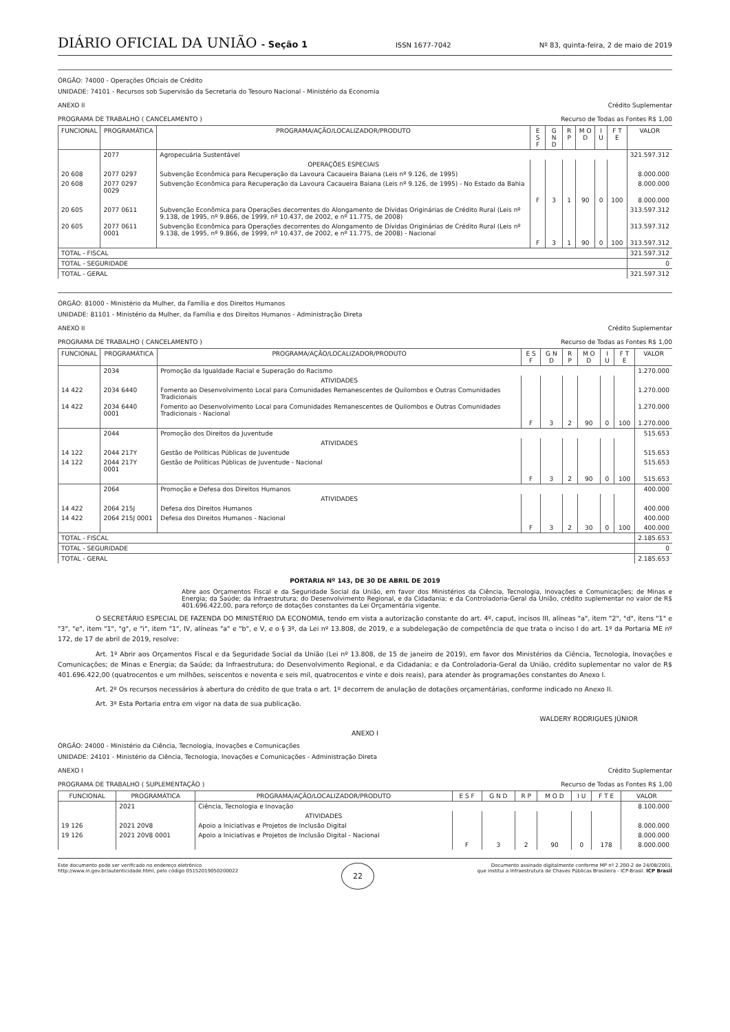DIÁRIO OFICIAL DA UNIÃO - Seção 1
ISSN 1677-7042 Nº 83, quinta-feira, 2 de maio de 2019
ÓRGÃO: 74000 - Operações Oficiais de Crédito
UNIDADE: 74101 - Recursos sob Supervisão da Secretaria do Tesouro Nacional - Ministério da Economia
ANEXO II Crédito Suplementar
PROGRAMA DE TRABALHO ( CANCELAMENTO ) Recurso de Todas as Fontes R$ 1,00
| FUNCIONAL | PROGRAMÁTICA | PROGRAMA/AÇÃO/LOCALIZADOR/PRODUTO | E S F | G N D | R P | M O D | I U | F T E | VALOR |
| --- | --- | --- | --- | --- | --- | --- | --- | --- | --- |
| | 2077 | Agropecuária Sustentável | | | | | | | 321.597.312 |
| | | OPERAÇÕES ESPECIAIS | | | | | | | |
| 20 608 | 2077 0297 | Subvenção Econômica para Recuperação da Lavoura Cacaueira Baiana (Leis nº 9.126, de 1995) | | | | | | | 8.000.000 |
| 20 608 | 2077 0297 0029 | Subvenção Econômica para Recuperação da Lavoura Cacaueira Baiana (Leis nº 9.126, de 1995) - No Estado da Bahia | | | | | | | 8.000.000 |
| | | | F | 3 | 1 | 90 | 0 | 100 | 8.000.000 |
| 20 605 | 2077 0611 | Subvenção Econômica para Operações decorrentes do Alongamento de Dívidas Originárias de Crédito Rural (Leis nº 9.138, de 1995, nº 9.866, de 1999, nº 10.437, de 2002, e nº 11.775, de 2008) | | | | | | | 313.597.312 |
| 20 605 | 2077 0611 0001 | Subvenção Econômica para Operações decorrentes do Alongamento de Dívidas Originárias de Crédito Rural (Leis nº 9.138, de 1995, nº 9.866, de 1999, nº 10.437, de 2002, e nº 11.775, de 2008) - Nacional | | | | | | | 313.597.312 |
| | | | F | 3 | 1 | 90 | 0 | 100 | 313.597.312 |
| TOTAL - FISCAL | | | | | | | | | 321.597.312 |
| TOTAL - SEGURIDADE | | | | | | | | | 0 |
| TOTAL - GERAL | | | | | | | | | 321.597.312 |
ÓRGÃO: 81000 - Ministério da Mulher, da Família e dos Direitos Humanos
UNIDADE: 81101 - Ministério da Mulher, da Família e dos Direitos Humanos - Administração Direta
ANEXO II Crédito Suplementar
PROGRAMA DE TRABALHO ( CANCELAMENTO ) Recurso de Todas as Fontes R$ 1,00
| FUNCIONAL | PROGRAMÁTICA | PROGRAMA/AÇÃO/LOCALIZADOR/PRODUTO | E S F | G N D | R P | M O D | I U | F T E | VALOR |
| --- | --- | --- | --- | --- | --- | --- | --- | --- | --- |
| | 2034 | Promoção da Igualdade Racial e Superação do Racismo | | | | | | | 1.270.000 |
| | | ATIVIDADES | | | | | | | |
| 14 422 | 2034 6440 | Fomento ao Desenvolvimento Local para Comunidades Remanescentes de Quilombos e Outras Comunidades Tradicionais | | | | | | | 1.270.000 |
| 14 422 | 2034 6440 0001 | Fomento ao Desenvolvimento Local para Comunidades Remanescentes de Quilombos e Outras Comunidades Tradicionais - Nacional | | | | | | | 1.270.000 |
| | | | F | 3 | 2 | 90 | 0 | 100 | 1.270.000 |
| | 2044 | Promoção dos Direitos da Juventude | | | | | | | 515.653 |
| | | ATIVIDADES | | | | | | | |
| 14 122 | 2044 217Y | Gestão de Políticas Públicas de Juventude | | | | | | | 515.653 |
| 14 122 | 2044 217Y 0001 | Gestão de Políticas Públicas de Juventude - Nacional | | | | | | | 515.653 |
| | | | F | 3 | 2 | 90 | 0 | 100 | 515.653 |
| | 2064 | Promoção e Defesa dos Direitos Humanos | | | | | | | 400.000 |
| | | ATIVIDADES | | | | | | | |
| 14 422 | 2064 215J | Defesa dos Direitos Humanos | | | | | | | 400.000 |
| 14 422 | 2064 215J 0001 | Defesa dos Direitos Humanos - Nacional | | | | | | | 400.000 |
| | | | F | 3 | 2 | 30 | 0 | 100 | 400.000 |
| TOTAL - FISCAL | | | | | | | | | 2.185.653 |
| TOTAL - SEGURIDADE | | | | | | | | | 0 |
| TOTAL - GERAL | | | | | | | | | 2.185.653 |
PORTARIA Nº 143, DE 30 DE ABRIL DE 2019
Abre aos Orçamentos Fiscal e da Seguridade Social da União, em favor dos Ministérios da Ciência, Tecnologia, Inovações e Comunicações; de Minas e Energia; da Saúde; da Infraestrutura; do Desenvolvimento Regional, e da Cidadania; e da Controladoria-Geral da União, crédito suplementar no valor de R$ 401.696.422,00, para reforço de dotações constantes da Lei Orçamentária vigente.
O SECRETÁRIO ESPECIAL DE FAZENDA DO MINISTÉRIO DA ECONOMIA, tendo em vista a autorização constante do art. 4º, caput, incisos III, alíneas "a", item "2", "d", itens "1" e "3", "e", item "1", "g", e "i", item "1", IV, alíneas "a" e "b", e V, e o § 3º, da Lei nº 13.808, de 2019, e a subdelegação de competência de que trata o inciso I do art. 1º da Portaria ME nº 172, de 17 de abril de 2019, resolve:
Art. 1º Abrir aos Orçamentos Fiscal e da Seguridade Social da União (Lei nº 13.808, de 15 de janeiro de 2019), em favor dos Ministérios da Ciência, Tecnologia, Inovações e Comunicações; de Minas e Energia; da Saúde; da Infraestrutura; do Desenvolvimento Regional, e da Cidadania; e da Controladoria-Geral da União, crédito suplementar no valor de R$ 401.696.422,00 (quatrocentos e um milhões, seiscentos e noventa e seis mil, quatrocentos e vinte e dois reais), para atender às programações constantes do Anexo I.
Art. 2º Os recursos necessários à abertura do crédito de que trata o art. 1º decorrem de anulação de dotações orçamentárias, conforme indicado no Anexo II.
Art. 3º Esta Portaria entra em vigor na data de sua publicação.
WALDERY RODRIGUES JÚNIOR
ANEXO I
ÓRGÃO: 24000 - Ministério da Ciência, Tecnologia, Inovações e Comunicações
UNIDADE: 24101 - Ministério da Ciência, Tecnologia, Inovações e Comunicações - Administração Direta
ANEXO I Crédito Suplementar
PROGRAMA DE TRABALHO ( SUPLEMENTAÇÃO ) Recurso de Todas as Fontes R$ 1,00
| FUNCIONAL | PROGRAMÁTICA | PROGRAMA/AÇÃO/LOCALIZADOR/PRODUTO | E S F | G N D | R P | M O D | I U | F T E | VALOR |
| --- | --- | --- | --- | --- | --- | --- | --- | --- | --- |
| | 2021 | Ciência, Tecnologia e Inovação | | | | | | | 8.100.000 |
| | | ATIVIDADES | | | | | | | |
| 19 126 | 2021 20V8 | Apoio a Iniciativas e Projetos de Inclusão Digital | | | | | | | 8.000.000 |
| 19 126 | 2021 20V8 0001 | Apoio a Iniciativas e Projetos de Inclusão Digital - Nacional | | | | | | | 8.000.000 |
| | | | F | 3 | 2 | 90 | 0 | 178 | 8.000.000 |
Este documento pode ser verificado no endereço eletrônico
http://www.in.gov.br/autenticidade.html, pelo código 05152019050200022
22
Documento assinado digitalmente conforme MP nº 2.200-2 de 24/08/2001,
que institui a Infraestrutura de Chaves Públicas Brasileira - ICP-Brasil. ICP Brasil